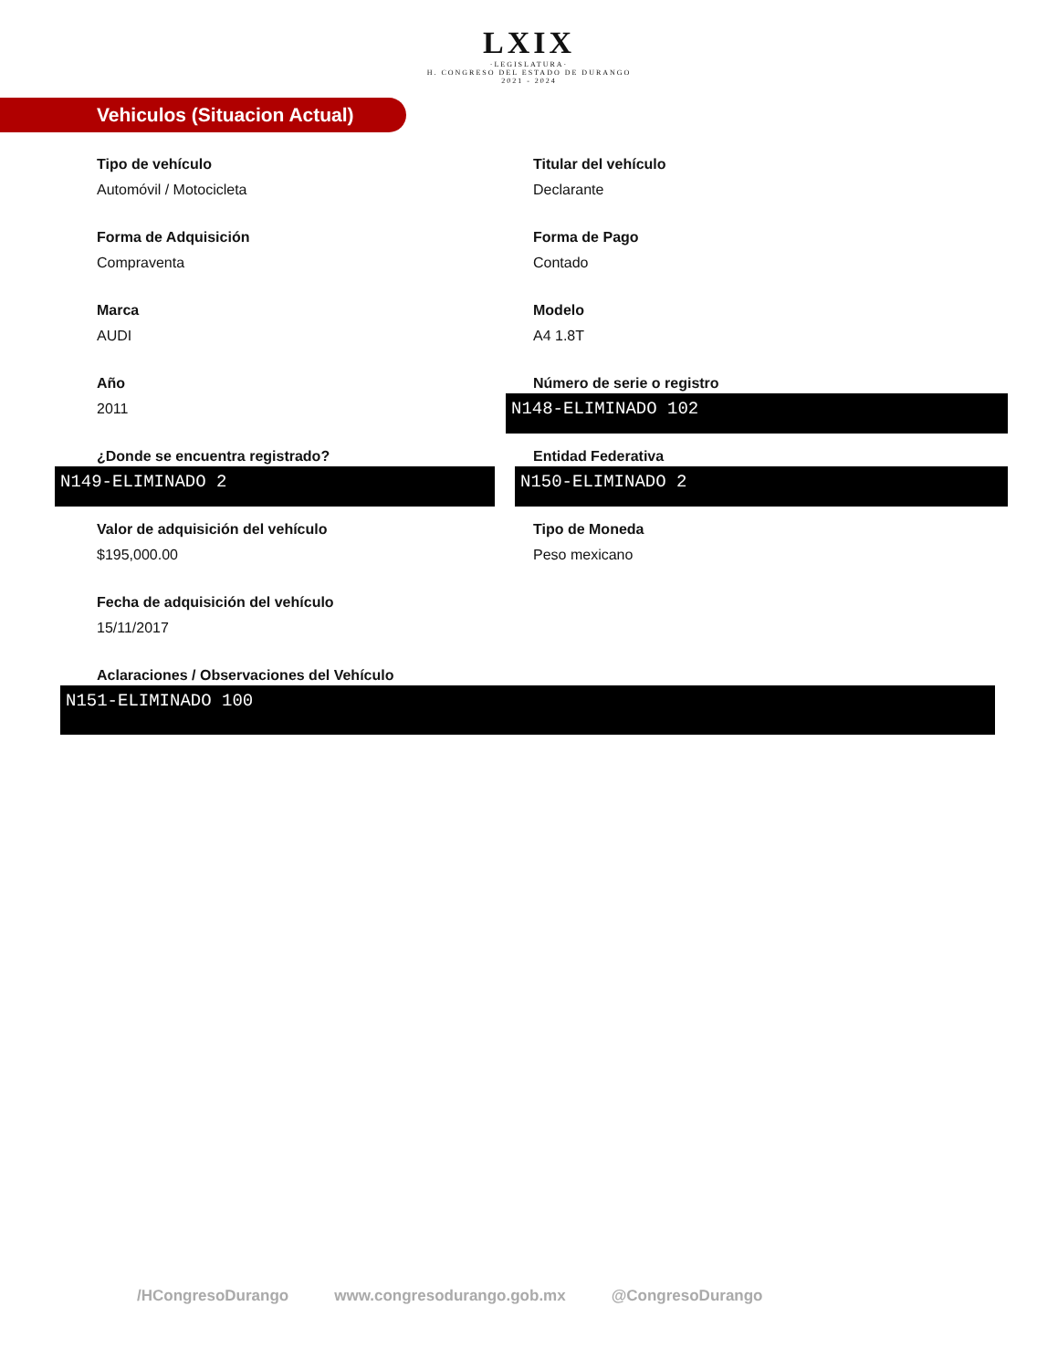LXIX
·LEGISLATURA·
H. CONGRESO DEL ESTADO DE DURANGO
2021 - 2024
Vehiculos (Situacion Actual)
Tipo de vehículo
Automóvil / Motocicleta
Titular del vehículo
Declarante
Forma de Adquisición
Compraventa
Forma de Pago
Contado
Marca
AUDI
Modelo
A4 1.8T
Año
2011
Número de serie o registro
N148-ELIMINADO 102
¿Donde se encuentra registrado?
N149-ELIMINADO 2
Entidad Federativa
N150-ELIMINADO 2
Valor de adquisición del vehículo
$195,000.00
Tipo de Moneda
Peso mexicano
Fecha de adquisición del vehículo
15/11/2017
Aclaraciones / Observaciones del Vehículo
N151-ELIMINADO 100
/HCongresoDurango www.congresodurango.gob.mx @CongresoDurango